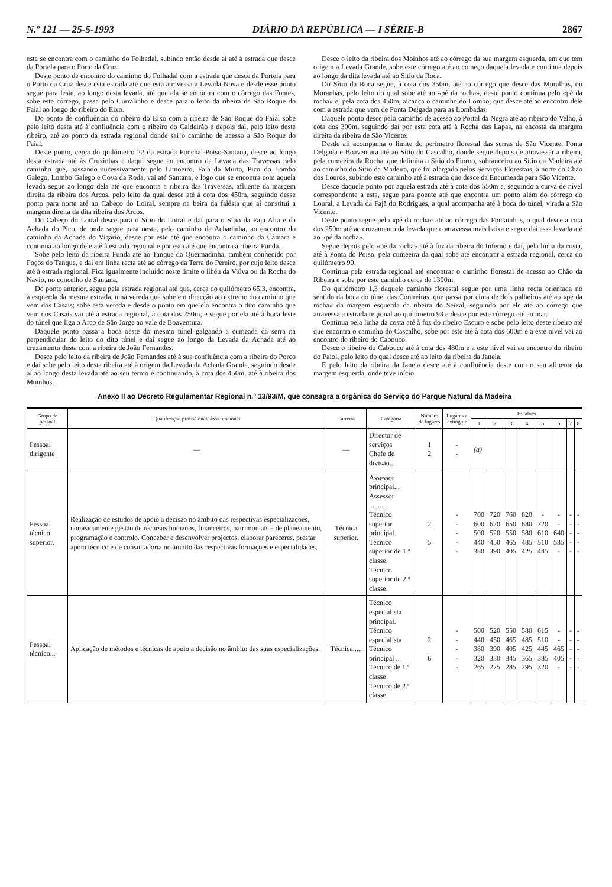N.º 121 — 25-5-1993 DIÁRIO DA REPÚBLICA — I SÉRIE-B 2867
este se encontra com o caminho do Folhadal, subindo então desde aí até à estrada que desce da Portela para o Porto da Cruz.
Deste ponto de encontro do caminho do Folhadal com a estrada que desce da Portela para o Porto da Cruz desce esta estrada até que esta atravessa a Levada Nova e desde esse ponto segue para leste, ao longo desta levada, até que ela se encontra com o córrego das Fontes, sobe este córrego, passa pelo Curralinho e desce para o leito da ribeira de São Roque do Faial ao longo do ribeiro do Eixo.
Do ponto de confluência do ribeiro do Eixo com a ribeira de São Roque do Faial sobe pelo leito desta até à confluência com o ribeiro do Caldeirão e depois daí, pelo leito deste ribeiro, até ao ponto da estrada regional donde sai o caminho de acesso a São Roque do Faial.
Deste ponto, cerca do quilómetro 22 da estrada Funchal-Poiso-Santana, desce ao longo desta estrada até às Cruzinhas e daqui segue ao encontro da Levada das Travessas pelo caminho que, passando sucessivamente pelo Limoeiro, Fajã da Murta, Pico do Lombo Galego, Lombo Galego e Cova da Roda, vai até Santana, e logo que se encontra com aquela levada segue ao longo dela até que encontra a ribeira das Travessas, afluente da margem direita da ribeira dos Arcos, pelo leito da qual desce até à cota dos 450m, seguindo desse ponto para norte até ao Cabeço do Loiral, sempre na beira da falésia que aí constitui a margem direita da dita ribeira dos Arcos.
Do Cabeço do Loiral desce para o Sítio do Loiral e daí para o Sítio da Fajã Alta e da Achada do Pico, de onde segue para oeste, pelo caminho da Achadinha, ao encontro do caminho da Achada do Vigário, desce por este até que encontra o caminho da Câmara e continua ao longo dele até à estrada regional e por esta até que encontra a ribeira Funda.
Sobe pelo leito da ribeira Funda até ao Tanque da Queimadinha, também conhecido por Poços do Tanque, e daí em linha recta até ao córrego da Terra do Pereiro, por cujo leito desce até à estrada regional. Fica igualmente incluído neste limite o ilhéu da Viúva ou da Rocha do Navio, no concelho de Santana.
Do ponto anterior, segue pela estrada regional até que, cerca do quilómetro 65,3, encontra, à esquerda da mesma estrada, uma vereda que sobe em direcção ao extremo do caminho que vem dos Casais; sobe esta vereda e desde o ponto em que ela encontra o dito caminho que vem dos Casais vai até à estrada regional, à cota dos 250m, e segue por ela até à boca leste do túnel que liga o Arco de São Jorge ao vale de Boaventura.
Daquele ponto passa a boca oeste do mesmo túnel galgando a cumeada da serra na perpendicular do leito do dito túnel e daí segue ao longo da Levada da Achada até ao cruzamento desta com a ribeira de João Fernandes.
Desce pelo leito da ribeira de João Fernandes até à sua confluência com a ribeira do Porco e daí sobe pelo leito desta ribeira até à origem da Levada da Achada Grande, seguindo desde aí ao longo desta levada até ao seu termo e continuando, à cota dos 450m, até à ribeira dos Moinhos.
Desce o leito da ribeira dos Moinhos até ao córrego da sua margem esquerda, em que tem origem a Levada Grande, sobe este córrego até ao começo daquela levada e continua depois ao longo da dita levada até ao Sítio da Roca.
Do Sítio da Roca segue, à cota dos 350m, até ao córrego que desce das Muralhas, ou Muranhas, pelo leito do qual sobe até ao «pé da rocha», deste ponto continua pelo «pé da rocha» e, pela cota dos 450m, alcança o caminho do Lombo, que desce até ao encontro dele com a estrada que vem de Ponta Delgada para as Lombadas.
Daquele ponto desce pelo caminho de acesso ao Portal da Negra até ao ribeiro do Velho, à cota dos 300m, seguindo daí por esta cota até à Rocha das Lapas, na encosta da margem direita da ribeira de São Vicente.
Desde ali acompanha o limite do perímetro florestal das serras de São Vicente, Ponta Delgada e Boaventura até ao Sítio do Cascalho, donde segue depois de atravessar a ribeira, pela cumeeira da Rocha, que delimita o Sítio do Piorno, sobranceiro ao Sítio da Madeira até ao caminho do Sítio da Madeira, que foi alargado pelos Serviços Florestais, a norte do Chão dos Louros, subindo este caminho até à estrada que desce da Encumeada para São Vicente.
Desce daquele ponto por aquela estrada até à cota dos 550m e, seguindo a curva de nível correspondente a esta, segue para poente até que encontra um ponto além do córrego do Loural, a Levada da Fajã do Rodrigues, a qual acompanha até à boca do túnel, virada a São Vicente.
Deste ponto segue pelo «pé da rocha» até ao córrego das Fontainhas, o qual desce a cota dos 250m até ao cruzamento da levada que o atravessa mais baixa e segue daí essa levada até ao «pé da rocha».
Segue depois pelo «pé da rocha» até à foz da ribeira do Inferno e daí, pela linha da costa, até à Ponta do Poiso, pela cumeeira da qual sobe até encontrar a estrada regional, cerca do quilómetro 90.
Continua pela estrada regional até encontrar o caminho florestal de acesso ao Chão da Ribeira e sobe por este caminho cerca de 1300m.
Do quilómetro 1,3 daquele caminho florestal segue por uma linha recta orientada no sentido da boca do túnel das Contreiras, que passa por cima de dois palheiros até ao «pé da rocha» da margem esquerda da ribeira do Seixal, seguindo por ele até ao córrego que atravessa a estrada regional ao quilómetro 93 e desce por este córrego até ao mar.
Continua pela linha da costa até à foz do ribeiro Escuro e sobe pelo leito deste ribeiro até que encontra o caminho do Cascalho, sobe por este até à cota dos 600m e a este nível vai ao encontro do ribeiro do Cabouco.
Desce o ribeiro do Cabouco até à cota dos 480m e a este nível vai ao encontro do ribeiro do Paiol, pelo leito do qual desce até ao leito da ribeira da Janela.
E pelo leito da ribeira da Janela desce até à confluência deste com o seu afluente da margem esquerda, onde teve início.
Anexo II ao Decreto Regulamentar Regional n.º 13/93/M, que consagra a orgânica do Serviço do Parque Natural da Madeira
| Grupo de pessoal | Qualificação profissional/ área funcional | Carreira | Categoria | Número de lugares | Lugares a extinguir | Escalões | | | | | | | |
| --- | --- | --- | --- | --- | --- | --- | --- | --- | --- | --- | --- | --- | --- |
| | | | | | | 1 | 2 | 3 | 4 | 5 | 6 | 7 | 8 |
| Pessoal dirigente | — | — | Director de serviços Chefe de divisão... | 1 2 | - - | (a) | | | | | | | |
| Pessoal técnico superior. | Realização de estudos de apoio a decisão no âmbito das respectivas especializações, nomeadamente gestão de recursos humanos, financeiros, patrimoniais e de planeamento, programação e controlo. Conceber e desenvolver projectos, elaborar pareceres, prestar apoio técnico e de consultadoria no âmbito das respectivas formações e especialidades. | Técnica superior. | Assessor principal... Assessor .......... Técnico superior principal. Técnico superior de 1.ª classe. Técnico superior de 2.ª classe. | 2 5 | - - - - - | 700 600 500 440 380 | 720 620 520 450 390 | 760 650 550 465 405 | 820 680 580 485 425 | - 720 610 510 445 | - - 640 535 - | - - - - - | - - - - - |
| Pessoal técnico... | Aplicação de métodos e técnicas de apoio a decisão no âmbito das suas especializações. | Técnica..... | Técnico especialista principal. Técnico especialista Técnico principal .. Técnico de 1.ª classe Técnico de 2.ª classe | 2 6 | - - - - - | 500 440 380 320 265 | 520 450 390 330 275 | 550 465 405 345 285 | 580 485 425 365 295 | 615 510 445 385 320 | - - 465 405 - | - - - - - | - - - - - |